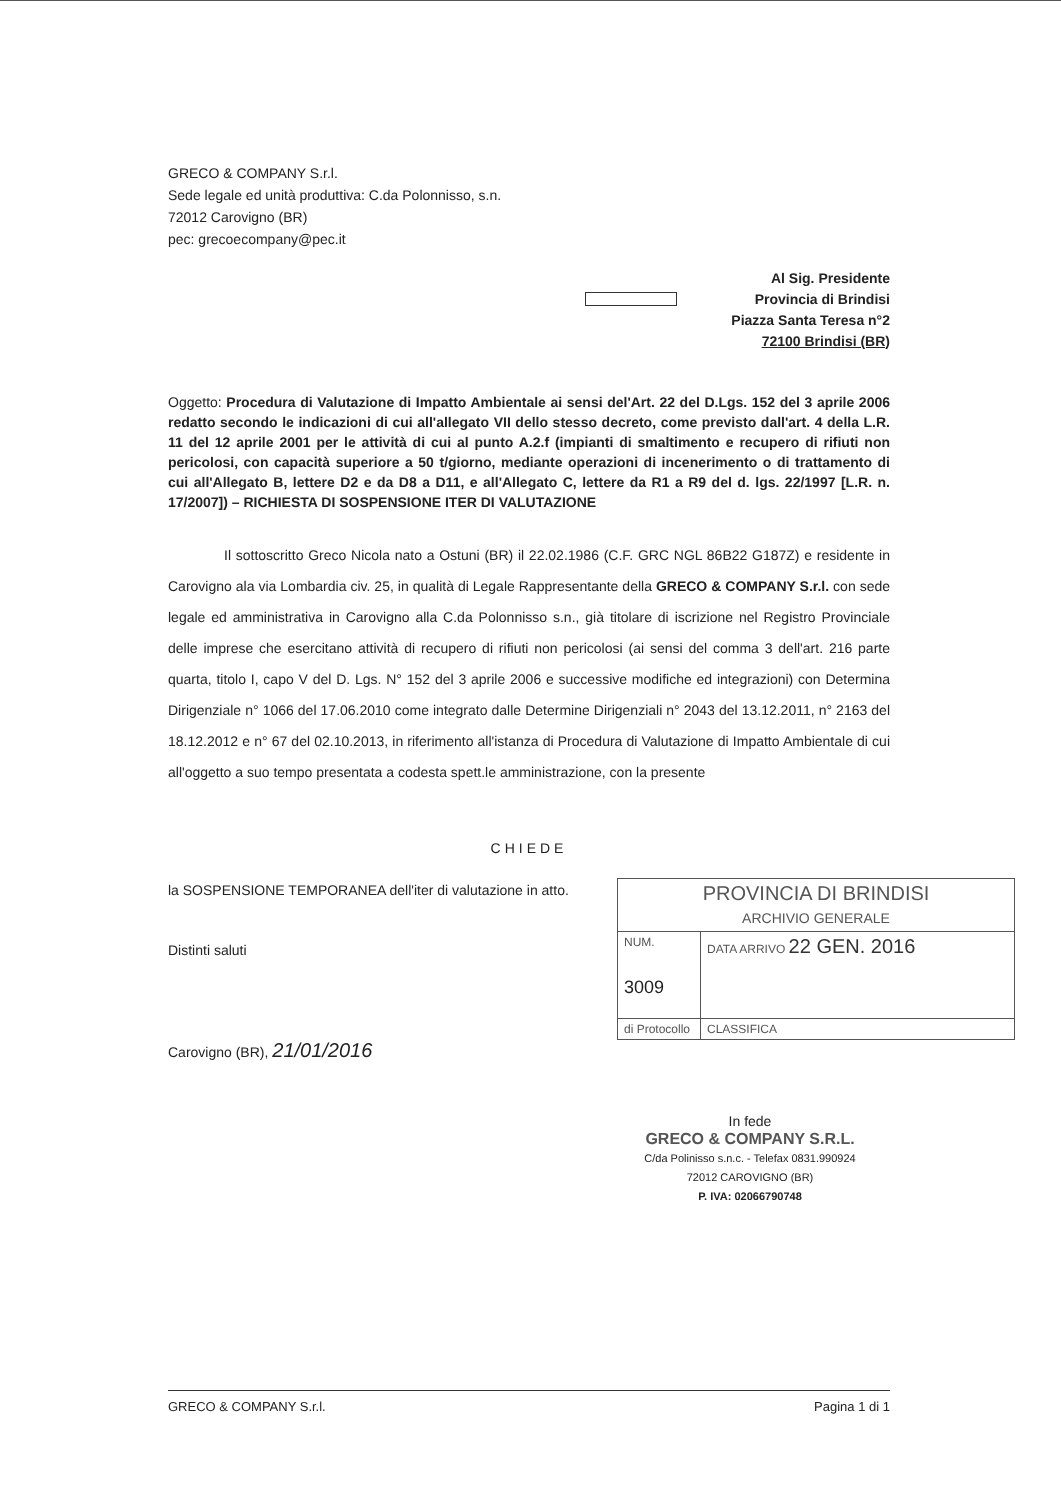GRECO & COMPANY S.r.l.
Sede legale ed unità produttiva: C.da Polonnisso, s.n.
72012 Carovigno (BR)
pec: grecoecompany@pec.it
Al Sig. Presidente
Provincia di Brindisi
Piazza Santa Teresa n°2
72100 Brindisi (BR)
Oggetto: Procedura di Valutazione di Impatto Ambientale ai sensi del'Art. 22 del D.Lgs. 152 del 3 aprile 2006 redatto secondo le indicazioni di cui all'allegato VII dello stesso decreto, come previsto dall'art. 4 della L.R. 11 del 12 aprile 2001 per le attività di cui al punto A.2.f (impianti di smaltimento e recupero di rifiuti non pericolosi, con capacità superiore a 50 t/giorno, mediante operazioni di incenerimento o di trattamento di cui all'Allegato B, lettere D2 e da D8 a D11, e all'Allegato C, lettere da R1 a R9 del d. lgs. 22/1997 [L.R. n. 17/2007]) – RICHIESTA DI SOSPENSIONE ITER DI VALUTAZIONE
Il sottoscritto Greco Nicola nato a Ostuni (BR) il 22.02.1986 (C.F. GRC NGL 86B22 G187Z) e residente in Carovigno ala via Lombardia civ. 25, in qualità di Legale Rappresentante della GRECO & COMPANY S.r.l. con sede legale ed amministrativa in Carovigno alla C.da Polonnisso s.n., già titolare di iscrizione nel Registro Provinciale delle imprese che esercitano attività di recupero di rifiuti non pericolosi (ai sensi del comma 3 dell'art. 216 parte quarta, titolo I, capo V del D. Lgs. N° 152 del 3 aprile 2006 e successive modifiche ed integrazioni) con Determina Dirigenziale n° 1066 del 17.06.2010 come integrato dalle Determine Dirigenziali n° 2043 del 13.12.2011, n° 2163 del 18.12.2012 e n° 67 del 02.10.2013, in riferimento all'istanza di Procedura di Valutazione di Impatto Ambientale di cui all'oggetto a suo tempo presentata a codesta spett.le amministrazione, con la presente
CHIEDE
la SOSPENSIONE TEMPORANEA dell'iter di valutazione in atto.
Distinti saluti
Carovigno (BR), 21/01/2016
| PROVINCIA DI BRINDISI ARCHIVIO GENERALE | |
| NUM. 3009 | DATA ARRIVO 22 GEN. 2016 |
| di Protocollo | CLASSIFICA |
In fede
GRECO & COMPANY S.R.L.
C/da Polinisso s.n.c. - Telefax 0831.990924
72012 CAROVIGNO (BR)
P. IVA: 02066790748
GRECO & COMPANY S.r.l. Pagina 1 di 1